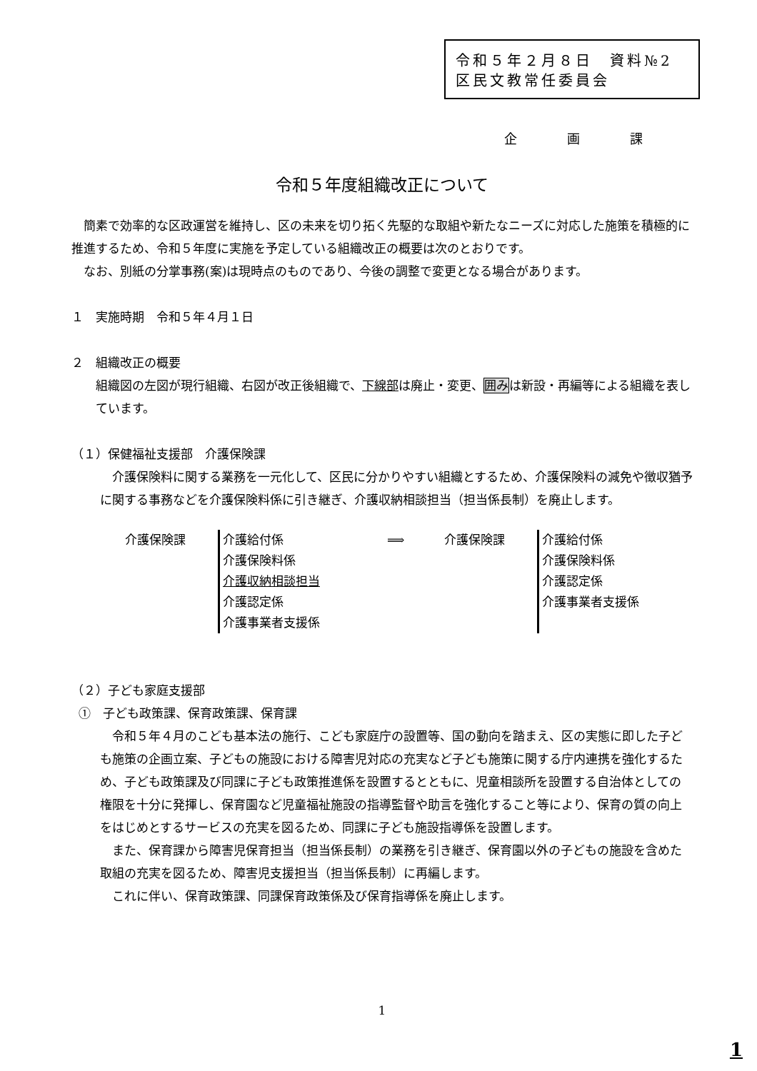令和５年２月８日　資料№2
区民文教常任委員会
企画課
令和５年度組織改正について
　簡素で効率的な区政運営を維持し、区の未来を切り拓く先駆的な取組や新たなニーズに対応した施策を積極的に推進するため、令和５年度に実施を予定している組織改正の概要は次のとおりです。
　なお、別紙の分掌事務(案)は現時点のものであり、今後の調整で変更となる場合があります。
１　実施時期　令和５年４月１日
２　組織改正の概要
組織図の左図が現行組織、右図が改正後組織で、下線部は廃止・変更、囲みは新設・再編等による組織を表しています。
（１）保健福祉支援部　介護保険課
　介護保険料に関する業務を一元化して、区民に分かりやすい組織とするため、介護保険料の減免や徴収猶予に関する事務などを介護保険料係に引き継ぎ、介護収納相談担当（担当係長制）を廃止します。
介護保険課 介護給付係
介護保険料係
介護収納相談担当
介護認定係
介護事業者支援係
⟹ 介護保険課 介護給付係
介護保険料係
介護認定係
介護事業者支援係
（２）子ども家庭支援部
①　子ども政策課、保育政策課、保育課
　令和５年４月のこども基本法の施行、こども家庭庁の設置等、国の動向を踏まえ、区の実態に即した子ども施策の企画立案、子どもの施設における障害児対応の充実など子ども施策に関する庁内連携を強化するため、子ども政策課及び同課に子ども政策推進係を設置するとともに、児童相談所を設置する自治体としての権限を十分に発揮し、保育園など児童福祉施設の指導監督や助言を強化すること等により、保育の質の向上をはじめとするサービスの充実を図るため、同課に子ども施設指導係を設置します。
　また、保育課から障害児保育担当（担当係長制）の業務を引き継ぎ、保育園以外の子どもの施設を含めた取組の充実を図るため、障害児支援担当（担当係長制）に再編します。
　これに伴い、保育政策課、同課保育政策係及び保育指導係を廃止します。
1
1